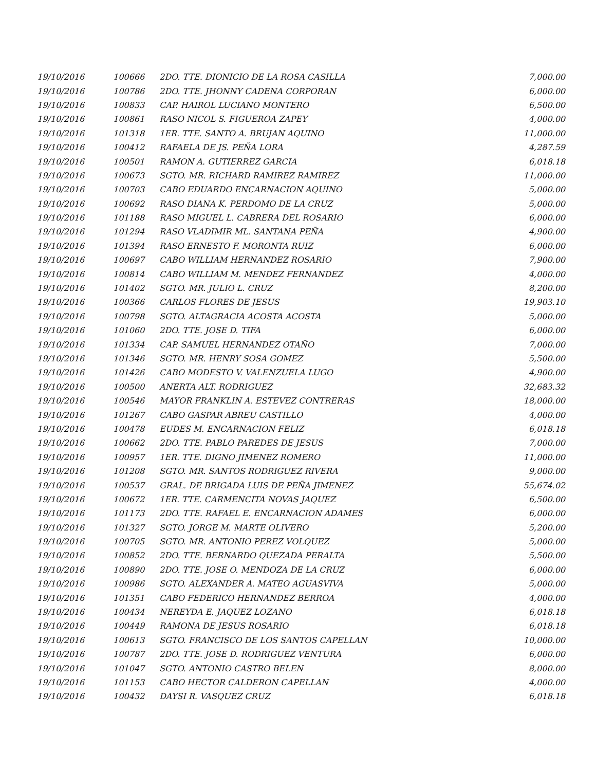| 19/10/2016 | 100666 | 2DO. TTE. DIONICIO DE LA ROSA CASILLA | 7,000.00 |
| 19/10/2016 | 100786 | 2DO. TTE. JHONNY CADENA CORPORAN | 6,000.00 |
| 19/10/2016 | 100833 | CAP. HAIROL LUCIANO MONTERO | 6,500.00 |
| 19/10/2016 | 100861 | RASO NICOL S. FIGUEROA ZAPEY | 4,000.00 |
| 19/10/2016 | 101318 | 1ER. TTE. SANTO A. BRUJAN AQUINO | 11,000.00 |
| 19/10/2016 | 100412 | RAFAELA DE JS. PEÑA LORA | 4,287.59 |
| 19/10/2016 | 100501 | RAMON A. GUTIERREZ GARCIA | 6,018.18 |
| 19/10/2016 | 100673 | SGTO. MR. RICHARD RAMIREZ RAMIREZ | 11,000.00 |
| 19/10/2016 | 100703 | CABO EDUARDO ENCARNACION AQUINO | 5,000.00 |
| 19/10/2016 | 100692 | RASO DIANA K. PERDOMO DE LA CRUZ | 5,000.00 |
| 19/10/2016 | 101188 | RASO MIGUEL L. CABRERA DEL ROSARIO | 6,000.00 |
| 19/10/2016 | 101294 | RASO VLADIMIR ML. SANTANA PEÑA | 4,900.00 |
| 19/10/2016 | 101394 | RASO ERNESTO F. MORONTA RUIZ | 6,000.00 |
| 19/10/2016 | 100697 | CABO WILLIAM HERNANDEZ ROSARIO | 7,900.00 |
| 19/10/2016 | 100814 | CABO WILLIAM M. MENDEZ FERNANDEZ | 4,000.00 |
| 19/10/2016 | 101402 | SGTO. MR. JULIO L. CRUZ | 8,200.00 |
| 19/10/2016 | 100366 | CARLOS FLORES DE JESUS | 19,903.10 |
| 19/10/2016 | 100798 | SGTO. ALTAGRACIA ACOSTA ACOSTA | 5,000.00 |
| 19/10/2016 | 101060 | 2DO. TTE. JOSE D. TIFA | 6,000.00 |
| 19/10/2016 | 101334 | CAP. SAMUEL HERNANDEZ OTAÑO | 7,000.00 |
| 19/10/2016 | 101346 | SGTO. MR. HENRY SOSA GOMEZ | 5,500.00 |
| 19/10/2016 | 101426 | CABO MODESTO V. VALENZUELA LUGO | 4,900.00 |
| 19/10/2016 | 100500 | ANERTA ALT. RODRIGUEZ | 32,683.32 |
| 19/10/2016 | 100546 | MAYOR FRANKLIN A. ESTEVEZ CONTRERAS | 18,000.00 |
| 19/10/2016 | 101267 | CABO GASPAR ABREU CASTILLO | 4,000.00 |
| 19/10/2016 | 100478 | EUDES M. ENCARNACION FELIZ | 6,018.18 |
| 19/10/2016 | 100662 | 2DO. TTE. PABLO PAREDES DE JESUS | 7,000.00 |
| 19/10/2016 | 100957 | 1ER. TTE. DIGNO JIMENEZ ROMERO | 11,000.00 |
| 19/10/2016 | 101208 | SGTO. MR. SANTOS RODRIGUEZ RIVERA | 9,000.00 |
| 19/10/2016 | 100537 | GRAL. DE BRIGADA LUIS DE PEÑA JIMENEZ | 55,674.02 |
| 19/10/2016 | 100672 | 1ER. TTE. CARMENCITA NOVAS JAQUEZ | 6,500.00 |
| 19/10/2016 | 101173 | 2DO. TTE. RAFAEL E. ENCARNACION ADAMES | 6,000.00 |
| 19/10/2016 | 101327 | SGTO. JORGE M. MARTE OLIVERO | 5,200.00 |
| 19/10/2016 | 100705 | SGTO. MR. ANTONIO PEREZ VOLQUEZ | 5,000.00 |
| 19/10/2016 | 100852 | 2DO. TTE. BERNARDO QUEZADA PERALTA | 5,500.00 |
| 19/10/2016 | 100890 | 2DO. TTE. JOSE O. MENDOZA DE LA CRUZ | 6,000.00 |
| 19/10/2016 | 100986 | SGTO. ALEXANDER A. MATEO AGUASVIVA | 5,000.00 |
| 19/10/2016 | 101351 | CABO FEDERICO HERNANDEZ BERROA | 4,000.00 |
| 19/10/2016 | 100434 | NEREYDA E. JAQUEZ LOZANO | 6,018.18 |
| 19/10/2016 | 100449 | RAMONA DE JESUS ROSARIO | 6,018.18 |
| 19/10/2016 | 100613 | SGTO. FRANCISCO DE LOS SANTOS CAPELLAN | 10,000.00 |
| 19/10/2016 | 100787 | 2DO. TTE. JOSE D. RODRIGUEZ VENTURA | 6,000.00 |
| 19/10/2016 | 101047 | SGTO. ANTONIO CASTRO BELEN | 8,000.00 |
| 19/10/2016 | 101153 | CABO HECTOR CALDERON CAPELLAN | 4,000.00 |
| 19/10/2016 | 100432 | DAYSI R. VASQUEZ CRUZ | 6,018.18 |